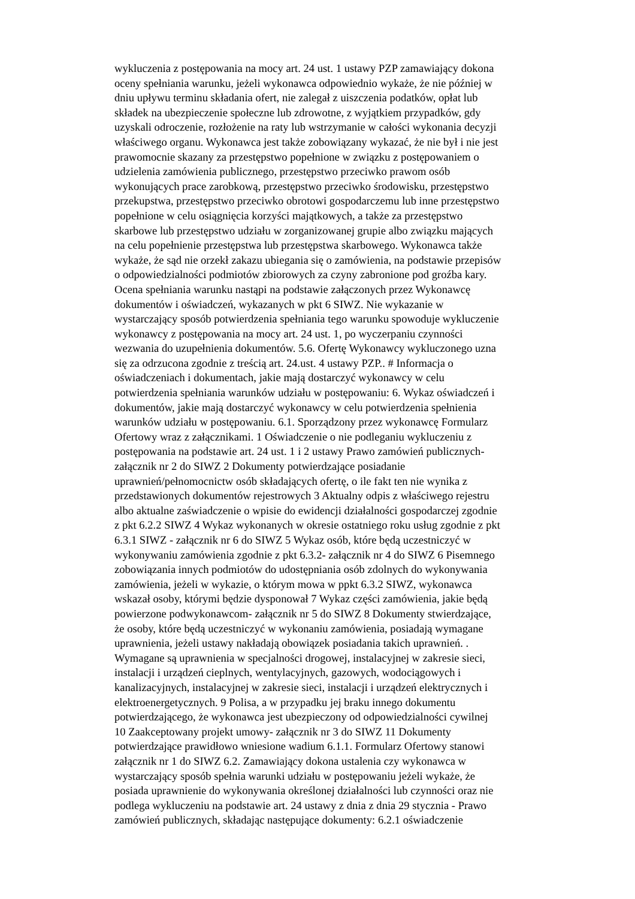wykluczenia z postępowania na mocy art. 24 ust. 1 ustawy PZP zamawiający dokona
oceny spełniania warunku, jeżeli wykonawca odpowiednio wykaże, że nie później w
dniu upływu terminu składania ofert, nie zalegał z uiszczenia podatków, opłat lub
składek na ubezpieczenie społeczne lub zdrowotne, z wyjątkiem przypadków, gdy
uzyskali odroczenie, rozłożenie na raty lub wstrzymanie w całości wykonania decyzji
właściwego organu. Wykonawca jest także zobowiązany wykazać, że nie był i nie jest
prawomocnie skazany za przestępstwo popełnione w związku z postępowaniem o
udzielenia zamówienia publicznego, przestępstwo przeciwko prawom osób
wykonujących prace zarobkową, przestępstwo przeciwko środowisku, przestępstwo
przekupstwa, przestępstwo przeciwko obrotowi gospodarczemu lub inne przestępstwo
popełnione w celu osiągnięcia korzyści majątkowych, a także za przestępstwo
skarbowe lub przestępstwo udziału w zorganizowanej grupie albo związku mających
na celu popełnienie przestępstwa lub przestępstwa skarbowego. Wykonawca także
wykaże, że sąd nie orzekł zakazu ubiegania się o zamówienia, na podstawie przepisów
o odpowiedzialności podmiotów zbiorowych za czyny zabronione pod groźba kary.
Ocena spełniania warunku nastąpi na podstawie załączonych przez Wykonawcę
dokumentów i oświadczeń, wykazanych w pkt 6 SIWZ. Nie wykazanie w
wystarczający sposób potwierdzenia spełniania tego warunku spowoduje wykluczenie
wykonawcy z postępowania na mocy art. 24 ust. 1, po wyczerpaniu czynności
wezwania do uzupełnienia dokumentów. 5.6. Ofertę Wykonawcy wykluczonego uzna
się za odrzucona zgodnie z treścią art. 24.ust. 4 ustawy PZP.. # Informacja o
oświadczeniach i dokumentach, jakie mają dostarczyć wykonawcy w celu
potwierdzenia spełniania warunków udziału w postępowaniu: 6. Wykaz oświadczeń i
dokumentów, jakie mają dostarczyć wykonawcy w celu potwierdzenia spełnienia
warunków udziału w postępowaniu. 6.1. Sporządzony przez wykonawcę Formularz
Ofertowy wraz z załącznikami. 1 Oświadczenie o nie podleganiu wykluczeniu z
postępowania na podstawie art. 24 ust. 1 i 2 ustawy Prawo zamówień publicznych-
załącznik nr 2 do SIWZ 2 Dokumenty potwierdzające posiadanie
uprawnień/pełnomocnictw osób składających ofertę, o ile fakt ten nie wynika z
przedstawionych dokumentów rejestrowych 3 Aktualny odpis z właściwego rejestru
albo aktualne zaświadczenie o wpisie do ewidencji działalności gospodarczej zgodnie
z pkt 6.2.2 SIWZ 4 Wykaz wykonanych w okresie ostatniego roku usług zgodnie z pkt
6.3.1 SIWZ - załącznik nr 6 do SIWZ 5 Wykaz osób, które będą uczestniczyć w
wykonywaniu zamówienia zgodnie z pkt 6.3.2- załącznik nr 4 do SIWZ 6 Pisemnego
zobowiązania innych podmiotów do udostępniania osób zdolnych do wykonywania
zamówienia, jeżeli w wykazie, o którym mowa w ppkt 6.3.2 SIWZ, wykonawca
wskazał osoby, którymi będzie dysponował 7 Wykaz części zamówienia, jakie będą
powierzone podwykonawcom- załącznik nr 5 do SIWZ 8 Dokumenty stwierdzające,
że osoby, które będą uczestniczyć w wykonaniu zamówienia, posiadają wymagane
uprawnienia, jeżeli ustawy nakładają obowiązek posiadania takich uprawnień. .
Wymagane są uprawnienia w specjalności drogowej, instalacyjnej w zakresie sieci,
instalacji i urządzeń cieplnych, wentylacyjnych, gazowych, wodociągowych i
kanalizacyjnych, instalacyjnej w zakresie sieci, instalacji i urządzeń elektrycznych i
elektroenergetycznych. 9 Polisa, a w przypadku jej braku innego dokumentu
potwierdzającego, że wykonawca jest ubezpieczony od odpowiedzialności cywilnej
10 Zaakceptowany projekt umowy- załącznik nr 3 do SIWZ 11 Dokumenty
potwierdzające prawidłowo wniesione wadium 6.1.1. Formularz Ofertowy stanowi
załącznik nr 1 do SIWZ 6.2. Zamawiający dokona ustalenia czy wykonawca w
wystarczający sposób spełnia warunki udziału w postępowaniu jeżeli wykaże, że
posiada uprawnienie do wykonywania określonej działalności lub czynności oraz nie
podlega wykluczeniu na podstawie art. 24 ustawy z dnia z dnia 29 stycznia - Prawo
zamówień publicznych, składając następujące dokumenty: 6.2.1 oświadczenie